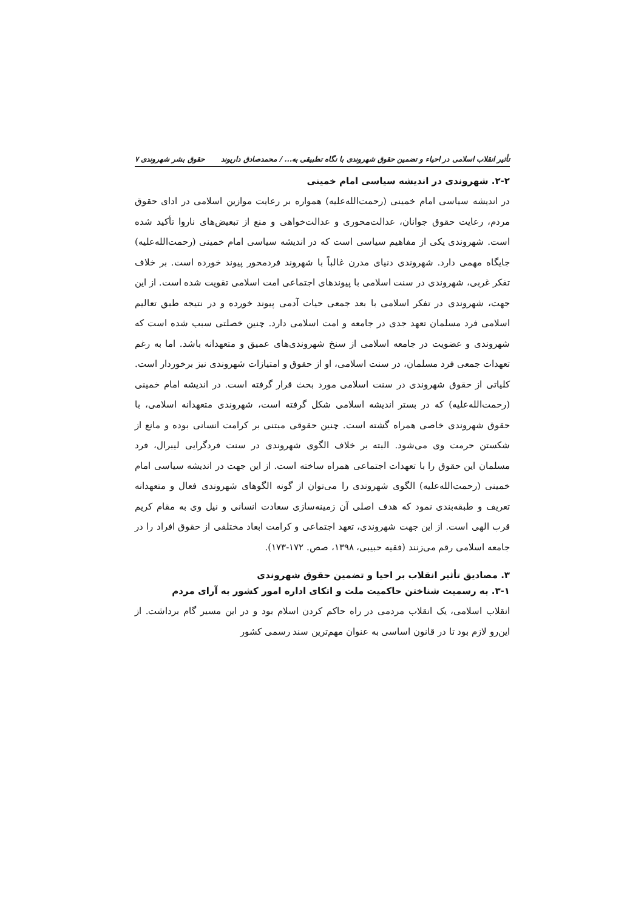تأثیر انقلاب اسلامی در احیاء و تضمین حقوق شهروندی با نگاه تطبیقی به... / محمدصادق داریوند حقوق بشر شهروندی ۷
۲-۲. شهروندی در اندیشه سیاسی امام خمینی
در اندیشه سیاسی امام خمینی (رحمت‌الله‌علیه) همواره بر رعایت موازین اسلامی در ادای حقوق مردم، رعایت حقوق جوانان، عدالت‌محوری و عدالت‌خواهی و منع از تبعیض‌های ناروا تأکید شده است. شهروندی یکی از مفاهیم سیاسی است که در اندیشه سیاسی امام خمینی (رحمت‌الله‌علیه) جایگاه مهمی دارد. شهروندی دنیای مدرن غالباً با شهروند فردمحور پیوند خورده است. بر خلاف تفکر غربی، شهروندی در سنت اسلامی با پیوندهای اجتماعی امت اسلامی تقویت شده است. از این جهت، شهروندی در تفکر اسلامی با بعد جمعی حیات آدمی پیوند خورده و در نتیجه طبق تعالیم اسلامی فرد مسلمان تعهد جدی در جامعه و امت اسلامی دارد. چنین خصلتی سبب شده است که شهروندی و عضویت در جامعه اسلامی از سنخ شهروندی‌های عمیق و متعهدانه باشد. اما به رغم تعهدات جمعی فرد مسلمان، در سنت اسلامی، او از حقوق و امتیازات شهروندی نیز برخوردار است. کلیاتی از حقوق شهروندی در سنت اسلامی مورد بحث قرار گرفته است. در اندیشه امام خمینی (رحمت‌الله‌علیه) که در بستر اندیشه اسلامی شکل گرفته است، شهروندی متعهدانه اسلامی، با حقوق شهروندی خاصی همراه گشته است. چنین حقوقی مبتنی بر کرامت انسانی بوده و مانع از شکستن حرمت وی می‌شود. البته بر خلاف الگوی شهروندی در سنت فردگرایی لیبرال، فرد مسلمان این حقوق را با تعهدات اجتماعی همراه ساخته است. از این جهت در اندیشه سیاسی امام خمینی (رحمت‌الله‌علیه) الگوی شهروندی را می‌توان از گونه الگوهای شهروندی فعال و متعهدانه تعریف و طبقه‌بندی نمود که هدف اصلی آن زمینه‌سازی سعادت انسانی و نیل وی به مقام کریم قرب الهی است. از این جهت شهروندی، تعهد اجتماعی و کرامت ابعاد مختلفی از حقوق افراد را در جامعه اسلامی رقم می‌زنند (فقیه حبیبی، ۱۳۹۸، صص. ۱۷۲-۱۷۳).
۳. مصادیق تأثیر انقلاب بر احیا و تضمین حقوق شهروندی
۳-۱. به رسمیت شناختن حاکمیت ملت و اتکای اداره امور کشور به آرای مردم
انقلاب اسلامی، یک انقلاب مردمی در راه حاکم کردن اسلام بود و در این مسیر گام برداشت. از این‌رو لازم بود تا در قانون اساسی به عنوان مهم‌ترین سند رسمی کشور